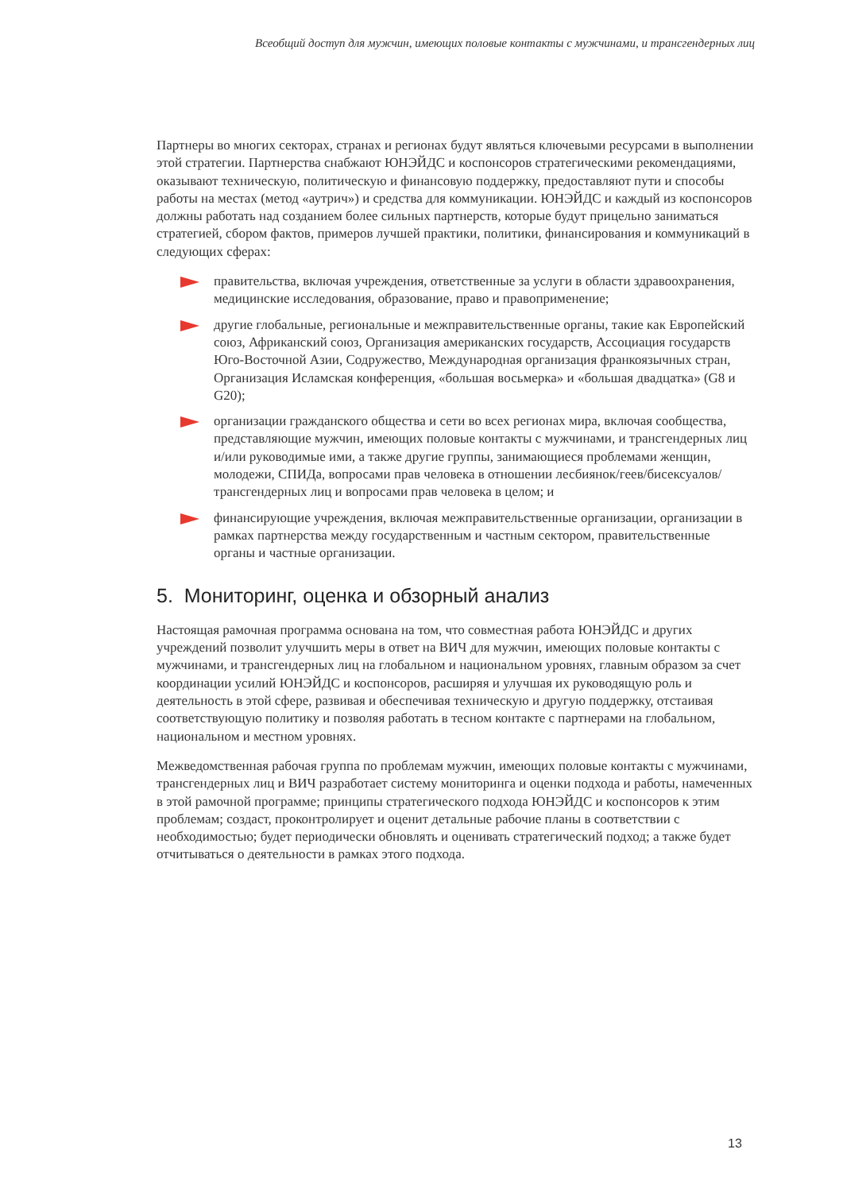Всеобщий доступ для мужчин, имеющих половые контакты с мужчинами, и трансгендерных лиц
Партнеры во многих секторах, странах и регионах будут являться ключевыми ресурсами в выполнении этой стратегии. Партнерства снабжают ЮНЭЙДС и коспонсоров стратегическими рекомендациями, оказывают техническую, политическую и финансовую поддержку, предоставляют пути и способы работы на местах (метод «аутрич») и средства для коммуникации. ЮНЭЙДС и каждый из коспонсоров должны работать над созданием более сильных партнерств, которые будут прицельно заниматься стратегией, сбором фактов, примеров лучшей практики, политики, финансирования и коммуникаций в следующих сферах:
правительства, включая учреждения, ответственные за услуги в области здравоохранения, медицинские исследования, образование, право и правоприменение;
другие глобальные, региональные и межправительственные органы, такие как Европейский союз, Африканский союз, Организация американских государств, Ассоциация государств Юго-Восточной Азии, Содружество, Международная организация франкоязычных стран, Организация Исламская конференция, «большая восьмерка» и «большая двадцатка» (G8 и G20);
организации гражданского общества и сети во всех регионах мира, включая сообщества, представляющие мужчин, имеющих половые контакты с мужчинами, и трансгендерных лиц и/или руководимые ими, а также другие группы, занимающиеся проблемами женщин, молодежи, СПИДа, вопросами прав человека в отношении лесбиянок/геев/бисексуалов/ трансгендерных лиц и вопросами прав человека в целом; и
финансирующие учреждения, включая межправительственные организации, организации в рамках партнерства между государственным и частным сектором, правительственные органы и частные организации.
5. Мониторинг, оценка и обзорный анализ
Настоящая рамочная программа основана на том, что совместная работа ЮНЭЙДС и других учреждений позволит улучшить меры в ответ на ВИЧ для мужчин, имеющих половые контакты с мужчинами, и трансгендерных лиц на глобальном и национальном уровнях, главным образом за счет координации усилий ЮНЭЙДС и коспонсоров, расширяя и улучшая их руководящую роль и деятельность в этой сфере, развивая и обеспечивая техническую и другую поддержку, отстаивая соответствующую политику и позволяя работать в тесном контакте с партнерами на глобальном, национальном и местном уровнях.
Межведомственная рабочая группа по проблемам мужчин, имеющих половые контакты с мужчинами, трансгендерных лиц и ВИЧ разработает систему мониторинга и оценки подхода и работы, намеченных в этой рамочной программе; принципы стратегического подхода ЮНЭЙДС и коспонсоров к этим проблемам; создаст, проконтролирует и оценит детальные рабочие планы в соответствии с необходимостью; будет периодически обновлять и оценивать стратегический подход; а также будет отчитываться о деятельности в рамках этого подхода.
13